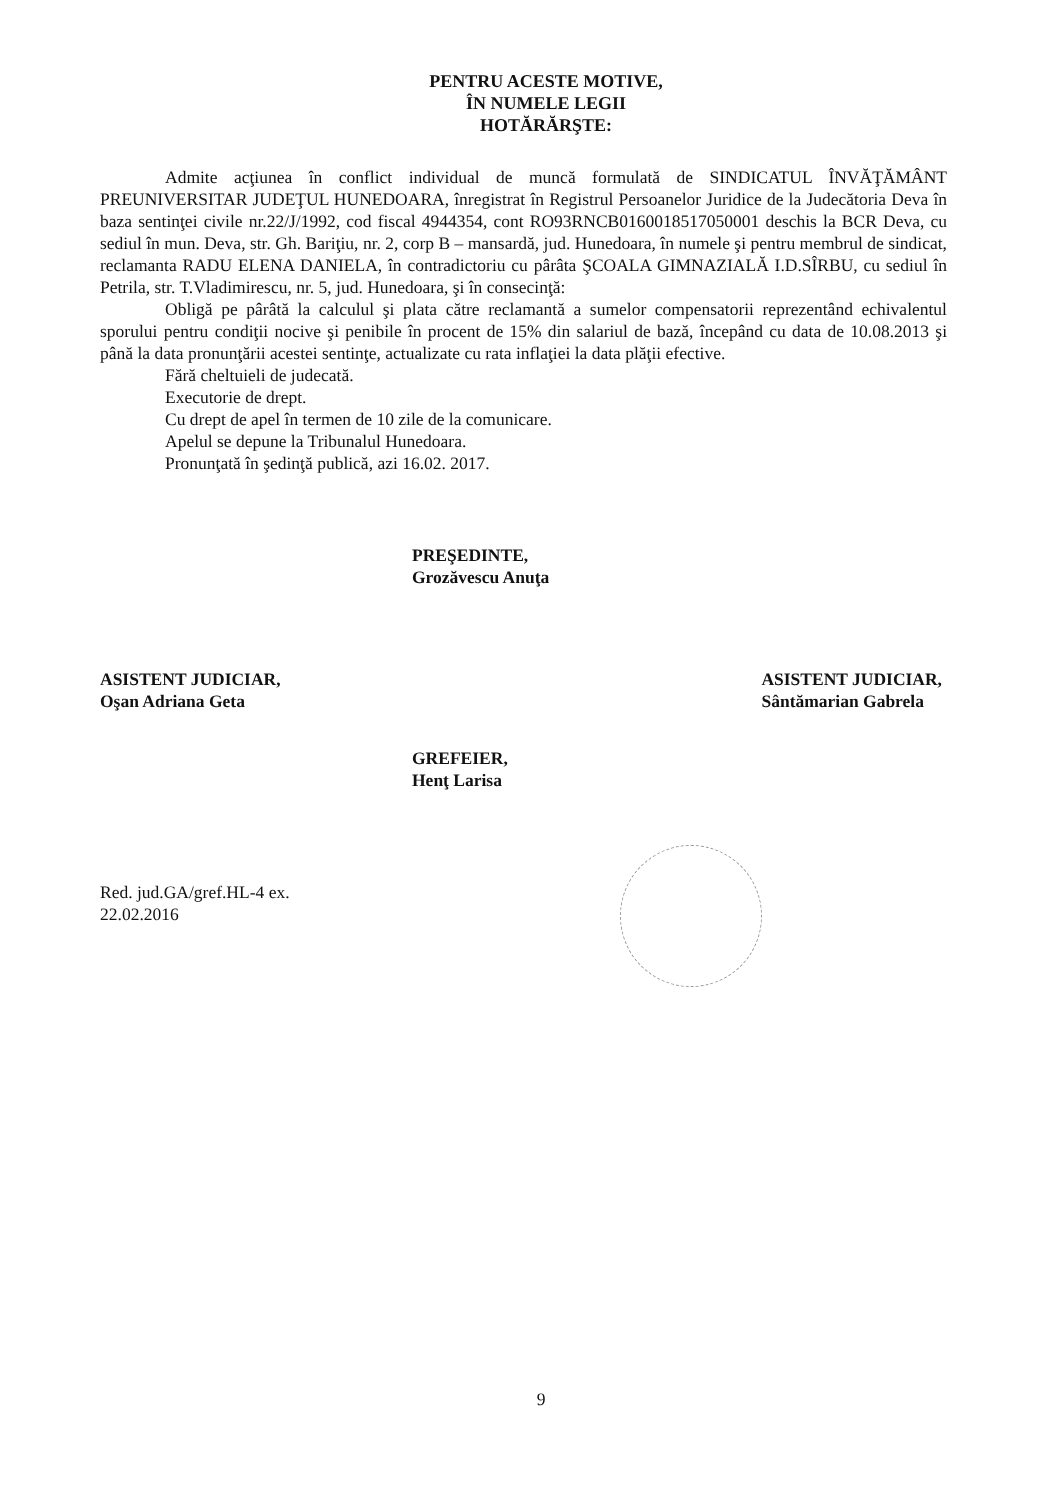PENTRU ACESTE MOTIVE,
ÎN NUMELE LEGII
HOTĂRĂRŞTE:
Admite acţiunea în conflict individual de muncă formulată de SINDICATUL ÎNVĂŢĂMÂNT PREUNIVERSITAR JUDEŢUL HUNEDOARA, înregistrat în Registrul Persoanelor Juridice de la Judecătoria Deva în baza sentinţei civile nr.22/J/1992, cod fiscal 4944354, cont RO93RNCB0160018517050001 deschis la BCR Deva, cu sediul în mun. Deva, str. Gh. Bariţiu, nr. 2, corp B – mansardă, jud. Hunedoara, în numele şi pentru membrul de sindicat, reclamanta RADU ELENA DANIELA, în contradictoriu cu pârâta ŞCOALA GIMNAZIALĂ I.D.SÎRBU, cu sediul în Petrila, str. T.Vladimirescu, nr. 5, jud. Hunedoara, şi în consecinţă:
Obligă pe pârâtă la calculul şi plata către reclamantă a sumelor compensatorii reprezentând echivalentul sporului pentru condiţii nocive şi penibile în procent de 15% din salariul de bază, începând cu data de 10.08.2013 şi până la data pronunţării acestei sentinţe, actualizate cu rata inflaţiei la data plăţii efective.
Fără cheltuieli de judecată.
Executorie de drept.
Cu drept de apel în termen de 10 zile de la comunicare.
Apelul se depune la Tribunalul Hunedoara.
Pronunţată în şedinţă publică, azi 16.02. 2017.
PREŞEDINTE,
Grozăvescu Anuţa
ASISTENT JUDICIAR,
Oşan Adriana Geta
ASISTENT JUDICIAR,
Sântămarian Gabrela
GREFEIER,
Henţ Larisa
Red. jud.GA/gref.HL-4 ex.
22.02.2016
9